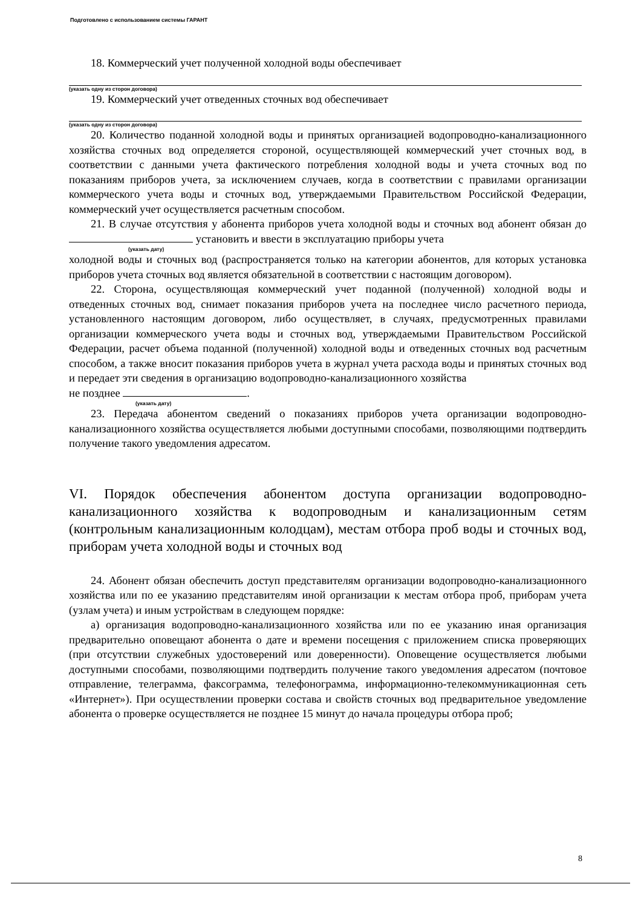Подготовлено с использованием системы ГАРАНТ
18. Коммерческий учет полученной холодной воды обеспечивает
(указать одну из сторон договора)
19. Коммерческий учет отведенных сточных вод обеспечивает
(указать одну из сторон договора)
20. Количество поданной холодной воды и принятых организацией водопроводно-канализационного хозяйства сточных вод определяется стороной, осуществляющей коммерческий учет сточных вод, в соответствии с данными учета фактического потребления холодной воды и учета сточных вод по показаниям приборов учета, за исключением случаев, когда в соответствии с правилами организации коммерческого учета воды и сточных вод, утверждаемыми Правительством Российской Федерации, коммерческий учет осуществляется расчетным способом.
21. В случае отсутствия у абонента приборов учета холодной воды и сточных вод абонент обязан до установить и ввести в эксплуатацию приборы учета
(указать дату)
холодной воды и сточных вод (распространяется только на категории абонентов, для которых установка приборов учета сточных вод является обязательной в соответствии с настоящим договором).
22. Сторона, осуществляющая коммерческий учет поданной (полученной) холодной воды и отведенных сточных вод, снимает показания приборов учета на последнее число расчетного периода, установленного настоящим договором, либо осуществляет, в случаях, предусмотренных правилами организации коммерческого учета воды и сточных вод, утверждаемыми Правительством Российской Федерации, расчет объема поданной (полученной) холодной воды и отведенных сточных вод расчетным способом, а также вносит показания приборов учета в журнал учета расхода воды и принятых сточных вод и передает эти сведения в организацию водопроводно-канализационного хозяйства
не позднее .
(указать дату)
23. Передача абонентом сведений о показаниях приборов учета организации водопроводно-канализационного хозяйства осуществляется любыми доступными способами, позволяющими подтвердить получение такого уведомления адресатом.
VI. Порядок обеспечения абонентом доступа организации водопроводно-канализационного хозяйства к водопроводным и канализационным сетям (контрольным канализационным колодцам), местам отбора проб воды и сточных вод, приборам учета холодной воды и сточных вод
24. Абонент обязан обеспечить доступ представителям организации водопроводно-канализационного хозяйства или по ее указанию представителям иной организации к местам отбора проб, приборам учета (узлам учета) и иным устройствам в следующем порядке:
а) организация водопроводно-канализационного хозяйства или по ее указанию иная организация предварительно оповещают абонента о дате и времени посещения с приложением списка проверяющих (при отсутствии служебных удостоверений или доверенности). Оповещение осуществляется любыми доступными способами, позволяющими подтвердить получение такого уведомления адресатом (почтовое отправление, телеграмма, факсограмма, телефонограмма, информационно-телекоммуникационная сеть «Интернет»). При осуществлении проверки состава и свойств сточных вод предварительное уведомление абонента о проверке осуществляется не позднее 15 минут до начала процедуры отбора проб;
8